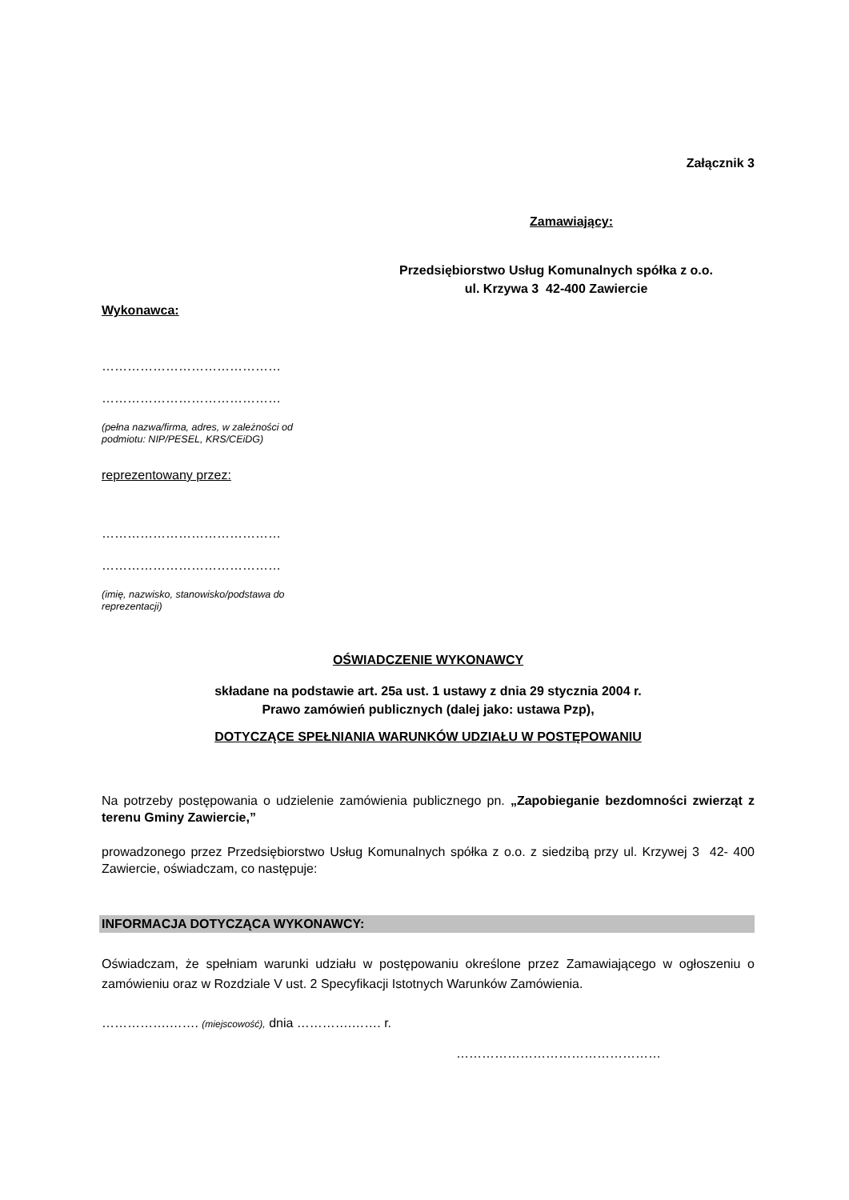Załącznik 3
Zamawiający:
Przedsiębiorstwo Usług Komunalnych spółka z o.o.
ul. Krzywa 3 42-400 Zawiercie
Wykonawca:
……………………………………
……………………………………
(pełna nazwa/firma, adres, w zależności od
podmiotu: NIP/PESEL, KRS/CEiDG)
reprezentowany przez:
……………………………………
……………………………………
(imię, nazwisko, stanowisko/podstawa do
reprezentacji)
OŚWIADCZENIE WYKONAWCY
składane na podstawie art. 25a ust. 1 ustawy z dnia 29 stycznia 2004 r.
Prawo zamówień publicznych (dalej jako: ustawa Pzp),
DOTYCZĄCE SPEŁNIANIA WARUNKÓW UDZIAŁU W POSTĘPOWANIU
Na potrzeby postępowania o udzielenie zamówienia publicznego pn. „Zapobieganie bezdomności zwierząt z terenu Gminy Zawiercie,”
prowadzonego przez Przedsiębiorstwo Usług Komunalnych spółka z o.o. z siedzibą przy ul. Krzywej 3 42- 400 Zawiercie, oświadczam, co następuje:
INFORMACJA DOTYCZĄCA WYKONAWCY:
Oświadczam, że spełniam warunki udziału w postępowaniu określone przez Zamawiającego w ogłoszeniu o zamówieniu oraz w Rozdziale V ust. 2 Specyfikacji Istotnych Warunków Zamówienia.
…………….……. (miejscowość), dnia ………….……. r.
…………………………………………